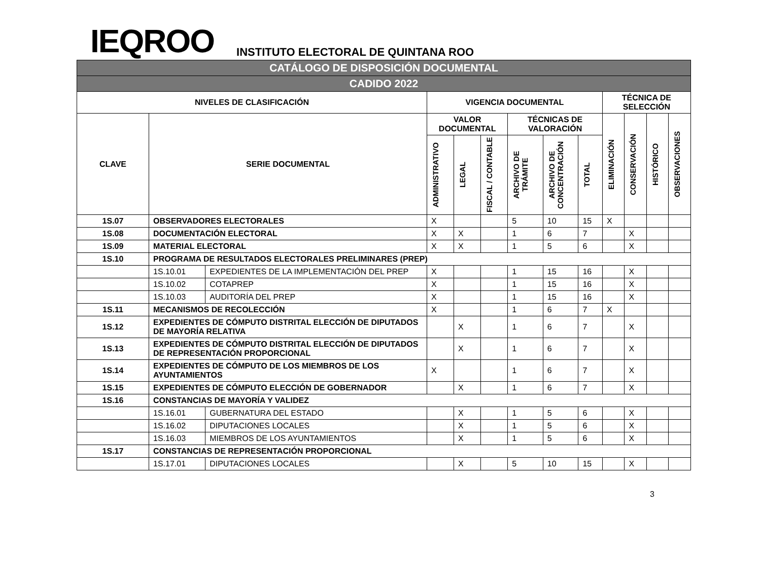IEQROO
INSTITUTO ELECTORAL DE QUINTANA ROO
| CATÁLOGO DE DISPOSICIÓN DOCUMENTAL | | | | | | | | | | | | |
| CADIDO 2022 | | | | | | | | | | | | |
| NIVELES DE CLASIFICACIÓN | | | VIGENCIA DOCUMENTAL | | | | | | TÉCNICA DE SELECCIÓN | | | |
| CLAVE | SERIE DOCUMENTAL | | VALOR DOCUMENTAL | | | TÉCNICAS DE VALORACIÓN | | | ELIMINACIÓN | CONSERVACIÓN | HISTÓRICO | OBSERVACIONES |
| | | | ADMINISTRATIVO | LEGAL | FISCAL / CONTABLE | ARCHIVO DE TRÁMITE | ARCHIVO DE CONCENTRACIÓN | TOTAL | | | | |
| 1S.07 | OBSERVADORES ELECTORALES | | X | | | 5 | 10 | 15 | X | | | |
| 1S.08 | DOCUMENTACIÓN ELECTORAL | | X | X | | 1 | 6 | 7 | | X | | |
| 1S.09 | MATERIAL ELECTORAL | | X | X | | 1 | 5 | 6 | | X | | |
| 1S.10 | PROGRAMA DE RESULTADOS ELECTORALES PRELIMINARES (PREP) | | | | | | | | | | | |
| | 1S.10.01 | EXPEDIENTES DE LA IMPLEMENTACIÓN DEL PREP | X | | | 1 | 15 | 16 | | X | | |
| | 1S.10.02 | COTAPREP | X | | | 1 | 15 | 16 | | X | | |
| | 1S.10.03 | AUDITORÍA DEL PREP | X | | | 1 | 15 | 16 | | X | | |
| 1S.11 | MECANISMOS DE RECOLECCIÓN | | X | | | 1 | 6 | 7 | X | | | |
| 1S.12 | EXPEDIENTES DE CÓMPUTO DISTRITAL ELECCIÓN DE DIPUTADOS DE MAYORÍA RELATIVA | | | X | | 1 | 6 | 7 | | X | | |
| 1S.13 | EXPEDIENTES DE CÓMPUTO DISTRITAL ELECCIÓN DE DIPUTADOS DE REPRESENTACIÓN PROPORCIONAL | | | X | | 1 | 6 | 7 | | X | | |
| 1S.14 | EXPEDIENTES DE CÓMPUTO DE LOS MIEMBROS DE LOS AYUNTAMIENTOS | | X | | | 1 | 6 | 7 | | X | | |
| 1S.15 | EXPEDIENTES DE CÓMPUTO ELECCIÓN DE GOBERNADOR | | | X | | 1 | 6 | 7 | | X | | |
| 1S.16 | CONSTANCIAS DE MAYORÍA Y VALIDEZ | | | | | | | | | | | |
| | 1S.16.01 | GUBERNATURA DEL ESTADO | | X | | 1 | 5 | 6 | | X | | |
| | 1S.16.02 | DIPUTACIONES LOCALES | | X | | 1 | 5 | 6 | | X | | |
| | 1S.16.03 | MIEMBROS DE LOS AYUNTAMIENTOS | | X | | 1 | 5 | 6 | | X | | |
| 1S.17 | CONSTANCIAS DE REPRESENTACIÓN PROPORCIONAL | | | | | | | | | | | |
| | 1S.17.01 | DIPUTACIONES LOCALES | | X | | 5 | 10 | 15 | | X | | |
3